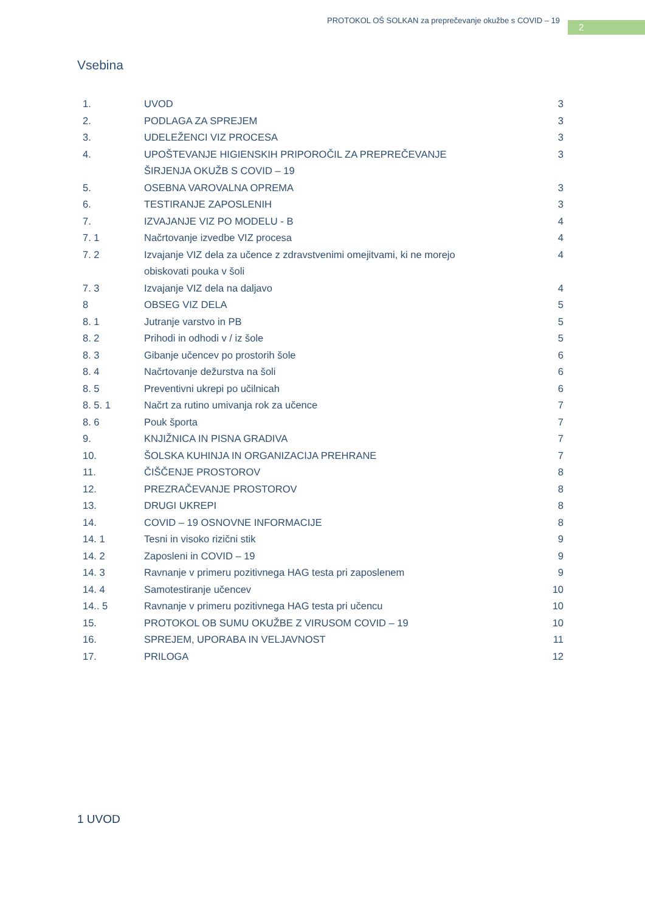PROTOKOL OŠ SOLKAN za preprečevanje okužbe s COVID – 19
2
Vsebina
| 1. | UVOD | 3 |
| 2. | PODLAGA ZA SPREJEM | 3 |
| 3. | UDELEŽENCI VIZ PROCESA | 3 |
| 4. | UPOŠTEVANJE HIGIENSKIH PRIPOROČIL ZA PREPREČEVANJE ŠIRJENJA OKUŽB S COVID – 19 | 3 |
| 5. | OSEBNA VAROVALNA OPREMA | 3 |
| 6. | TESTIRANJE ZAPOSLENIH | 3 |
| 7. | IZVAJANJE VIZ PO MODELU - B | 4 |
| 7. 1 | Načrtovanje izvedbe VIZ procesa | 4 |
| 7. 2 | Izvajanje VIZ dela za učence z zdravstvenimi omejitvami, ki ne morejo obiskovati pouka v šoli | 4 |
| 7. 3 | Izvajanje VIZ dela na daljavo | 4 |
| 8 | OBSEG VIZ DELA | 5 |
| 8. 1 | Jutranje varstvo in PB | 5 |
| 8. 2 | Prihodi in odhodi v / iz šole | 5 |
| 8. 3 | Gibanje učencev po prostorih šole | 6 |
| 8. 4 | Načrtovanje dežurstva na šoli | 6 |
| 8. 5 | Preventivni ukrepi po učilnicah | 6 |
| 8. 5. 1 | Načrt za rutino umivanja rok za učence | 7 |
| 8. 6 | Pouk športa | 7 |
| 9. | KNJIŽNICA IN PISNA GRADIVA | 7 |
| 10. | ŠOLSKA KUHINJA IN ORGANIZACIJA PREHRANE | 7 |
| 11. | ČIŠČENJE PROSTOROV | 8 |
| 12. | PREZRAČEVANJE PROSTOROV | 8 |
| 13. | DRUGI UKREPI | 8 |
| 14. | COVID – 19 OSNOVNE INFORMACIJE | 8 |
| 14. 1 | Tesni in visoko rizični stik | 9 |
| 14. 2 | Zaposleni in COVID – 19 | 9 |
| 14. 3 | Ravnanje v primeru pozitivnega HAG testa pri zaposlenem | 9 |
| 14. 4 | Samotestiranje učencev | 10 |
| 14.. 5 | Ravnanje v primeru pozitivnega HAG testa pri učencu | 10 |
| 15. | PROTOKOL OB SUMU OKUŽBE Z VIRUSOM COVID – 19 | 10 |
| 16. | SPREJEM, UPORABA IN VELJAVNOST | 11 |
| 17. | PRILOGA | 12 |
1 UVOD